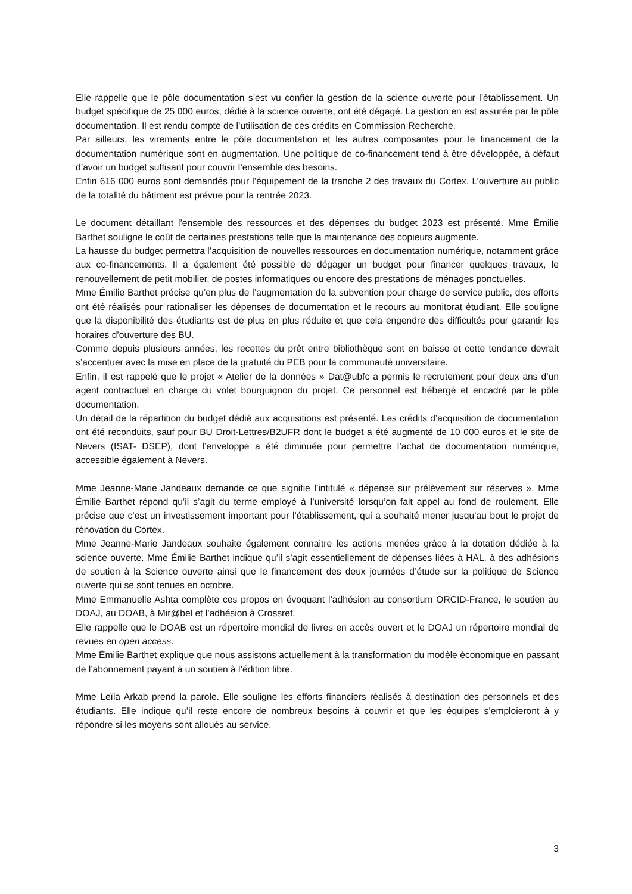Elle rappelle que le pôle documentation s’est vu confier la gestion de la science ouverte pour l’établissement. Un budget spécifique de 25 000 euros, dédié à la science ouverte, ont été dégagé. La gestion en est assurée par le pôle documentation. Il est rendu compte de l’utilisation de ces crédits en Commission Recherche.
Par ailleurs, les virements entre le pôle documentation et les autres composantes pour le financement de la documentation numérique sont en augmentation. Une politique de co-financement tend à être développée, à défaut d’avoir un budget suffisant pour couvrir l’ensemble des besoins.
Enfin 616 000 euros sont demandés pour l’équipement de la tranche 2 des travaux du Cortex. L’ouverture au public de la totalité du bâtiment est prévue pour la rentrée 2023.
Le document détaillant l’ensemble des ressources et des dépenses du budget 2023 est présenté. Mme Émilie Barthet souligne le coût de certaines prestations telle que la maintenance des copieurs augmente.
La hausse du budget permettra l’acquisition de nouvelles ressources en documentation numérique, notamment grâce aux co-financements. Il a également été possible de dégager un budget pour financer quelques travaux, le renouvellement de petit mobilier, de postes informatiques ou encore des prestations de ménages ponctuelles.
Mme Émilie Barthet précise qu’en plus de l’augmentation de la subvention pour charge de service public, des efforts ont été réalisés pour rationaliser les dépenses de documentation et le recours au monitorat étudiant. Elle souligne que la disponibilité des étudiants est de plus en plus réduite et que cela engendre des difficultés pour garantir les horaires d’ouverture des BU.
Comme depuis plusieurs années, les recettes du prêt entre bibliothèque sont en baisse et cette tendance devrait s’accentuer avec la mise en place de la gratuité du PEB pour la communauté universitaire.
Enfin, il est rappelé que le projet « Atelier de la données » Dat@ubfc a permis le recrutement pour deux ans d’un agent contractuel en charge du volet bourguignon du projet. Ce personnel est hébergé et encadré par le pôle documentation.
Un détail de la répartition du budget dédié aux acquisitions est présenté. Les crédits d’acquisition de documentation ont été reconduits, sauf pour BU Droit-Lettres/B2UFR dont le budget a été augmenté de 10 000 euros et le site de Nevers (ISAT- DSEP), dont l’enveloppe a été diminuée pour permettre l’achat de documentation numérique, accessible également à Nevers.
Mme Jeanne-Marie Jandeaux demande ce que signifie l’intitulé « dépense sur prélèvement sur réserves ». Mme Émilie Barthet répond qu’il s’agit du terme employé à l’université lorsqu’on fait appel au fond de roulement. Elle précise que c’est un investissement important pour l’établissement, qui a souhaité mener jusqu’au bout le projet de rénovation du Cortex.
Mme Jeanne-Marie Jandeaux souhaite également connaitre les actions menées grâce à la dotation dédiée à la science ouverte. Mme Émilie Barthet indique qu’il s’agit essentiellement de dépenses liées à HAL, à des adhésions de soutien à la Science ouverte ainsi que le financement des deux journées d’étude sur la politique de Science ouverte qui se sont tenues en octobre.
Mme Emmanuelle Ashta complète ces propos en évoquant l’adhésion au consortium ORCID-France, le soutien au DOAJ, au DOAB, à Mir@bel et l’adhésion à Crossref.
Elle rappelle que le DOAB est un répertoire mondial de livres en accès ouvert et le DOAJ un répertoire mondial de revues en open access.
Mme Émilie Barthet explique que nous assistons actuellement à la transformation du modèle économique en passant de l’abonnement payant à un soutien à l’édition libre.
Mme Leïla Arkab prend la parole. Elle souligne les efforts financiers réalisés à destination des personnels et des étudiants. Elle indique qu’il reste encore de nombreux besoins à couvrir et que les équipes s’emploieront à y répondre si les moyens sont alloués au service.
3